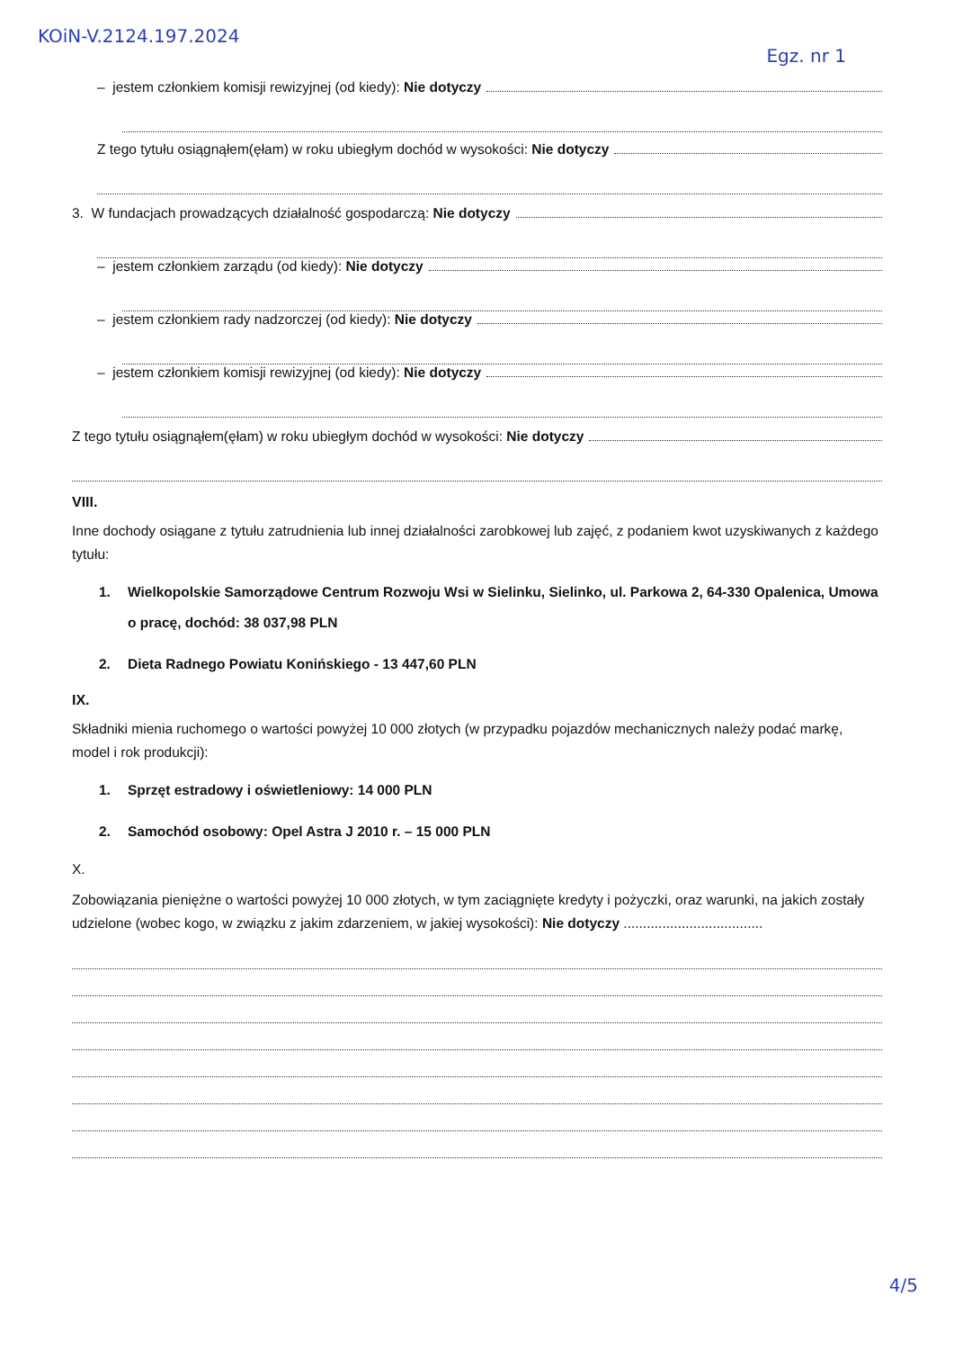KOiN-V.2124.197.2024 Egz. nr 1
– jestem członkiem komisji rewizyjnej (od kiedy): Nie dotyczy
Z tego tytułu osiągnąłem(ęłam) w roku ubiegłym dochód w wysokości: Nie dotyczy
3. W fundacjach prowadzących działalność gospodarczą: Nie dotyczy
– jestem członkiem zarządu (od kiedy): Nie dotyczy
– jestem członkiem rady nadzorczej (od kiedy): Nie dotyczy
– jestem członkiem komisji rewizyjnej (od kiedy): Nie dotyczy
Z tego tytułu osiągnąłem(ęłam) w roku ubiegłym dochód w wysokości: Nie dotyczy
VIII.
Inne dochody osiągane z tytułu zatrudnienia lub innej działalności zarobkowej lub zajęć, z podaniem kwot uzyskiwanych z każdego tytułu:
1. Wielkopolskie Samorządowe Centrum Rozwoju Wsi w Sielinku, Sielinko, ul. Parkowa 2, 64-330 Opalenica, Umowa o pracę, dochód: 38 037,98 PLN
2. Dieta Radnego Powiatu Konińskiego - 13 447,60 PLN
IX.
Składniki mienia ruchomego o wartości powyżej 10 000 złotych (w przypadku pojazdów mechanicznych należy podać markę, model i rok produkcji):
1. Sprzęt estradowy i oświetleniowy: 14 000 PLN
2. Samochód osobowy: Opel Astra J 2010 r. – 15 000 PLN
X.
Zobowiązania pieniężne o wartości powyżej 10 000 złotych, w tym zaciągnięte kredyty i pożyczki, oraz warunki, na jakich zostały udzielone (wobec kogo, w związku z jakim zdarzeniem, w jakiej wysokości): Nie dotyczy ....................................
4/5